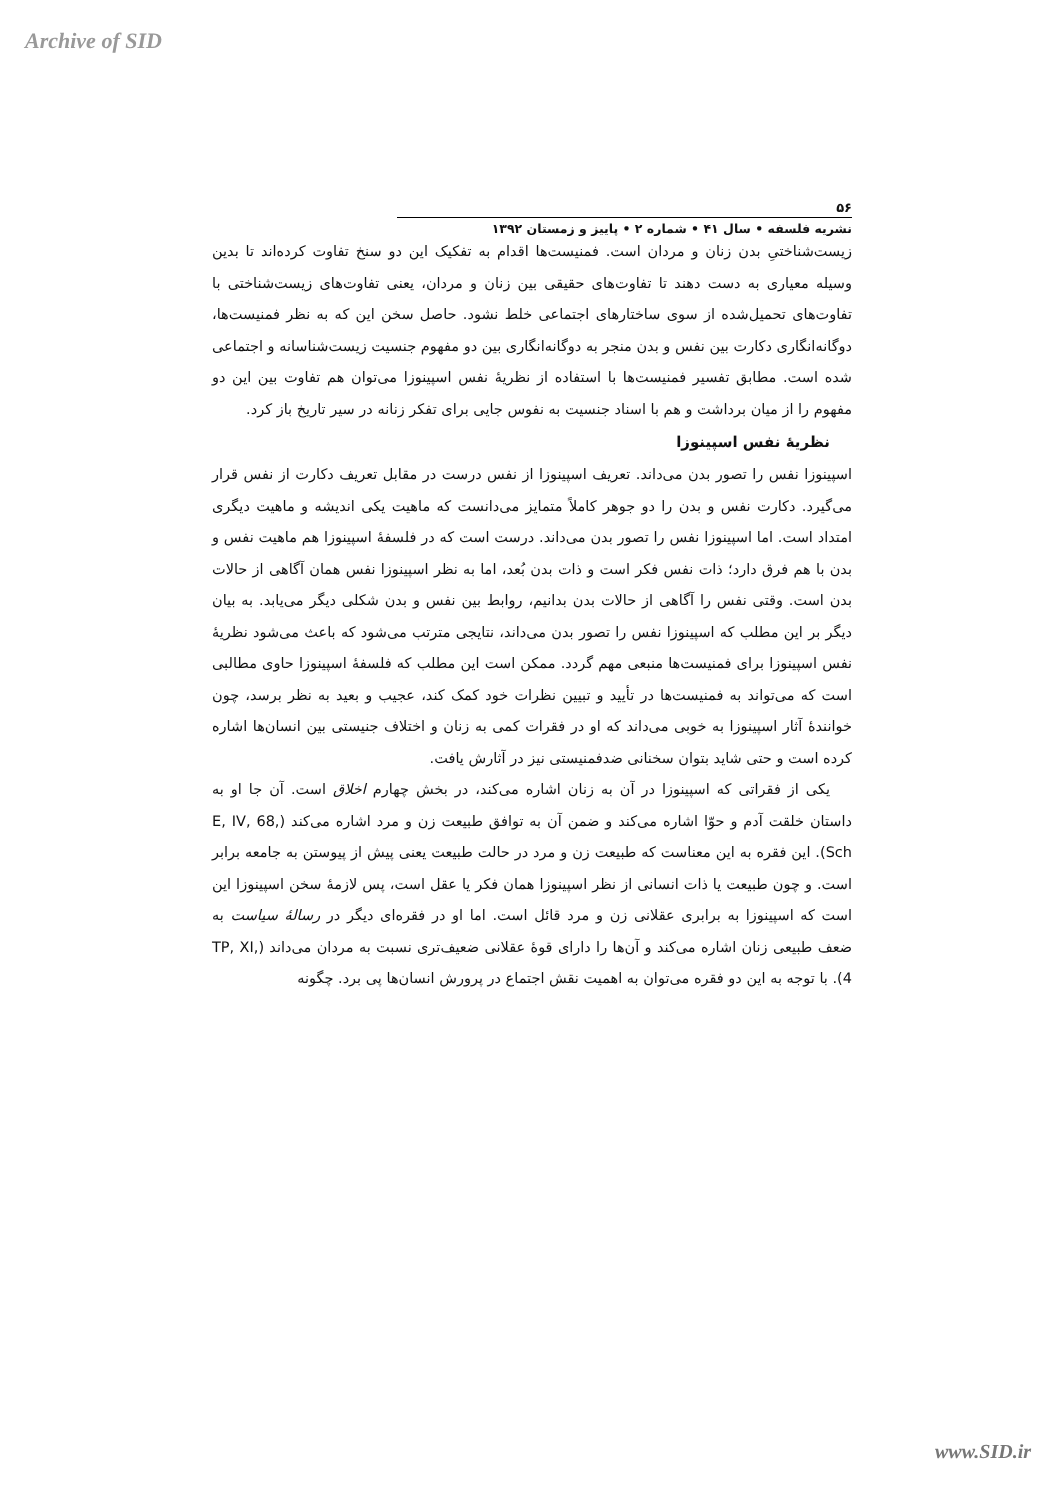Archive of SID
۵۶
نشریه فلسفه • سال ۴۱ • شماره ۲ • پاییز و زمستان ۱۳۹۲
زیست‌شناختیِ بدن زنان و مردان است. فمنیست‌ها اقدام به تفکیک این دو سنخ تفاوت کرده‌اند تا بدین وسیله معیاری به دست دهند تا تفاوت‌های حقیقی بین زنان و مردان، یعنی تفاوت‌های زیست‌شناختی با تفاوت‌های تحمیل‌شده از سوی ساختارهای اجتماعی خلط نشود. حاصل سخن این که به نظر فمنیست‌ها، دوگانه‌انگاری دکارت بین نفس و بدن منجر به دوگانه‌انگاری بین دو مفهوم جنسیت زیست‌شناسانه و اجتماعی شده است. مطابق تفسیر فمنیست‌ها با استفاده از نظریهٔ نفس اسپینوزا می‌توان هم تفاوت بین این دو مفهوم را از میان برداشت و هم با اسناد جنسیت به نفوس جایی برای تفکر زنانه در سیر تاریخ باز کرد.
نظریهٔ نفس اسپینوزا
اسپینوزا نفس را تصور بدن می‌داند. تعریف اسپینوزا از نفس درست در مقابل تعریف دکارت از نفس قرار می‌گیرد. دکارت نفس و بدن را دو جوهر کاملاً متمایز می‌دانست که ماهیت یکی اندیشه و ماهیت دیگری امتداد است. اما اسپینوزا نفس را تصور بدن می‌داند. درست است که در فلسفهٔ اسپینوزا هم ماهیت نفس و بدن با هم فرق دارد؛ ذات نفس فکر است و ذات بدن بُعد، اما به نظر اسپینوزا نفس همان آگاهی از حالات بدن است. وقتی نفس را آگاهی از حالات بدن بدانیم، روابط بین نفس و بدن شکلی دیگر می‌یابد. به بیان دیگر بر این مطلب که اسپینوزا نفس را تصور بدن می‌داند، نتایجی مترتب می‌شود که باعث می‌شود نظریهٔ نفس اسپینوزا برای فمنیست‌ها منبعی مهم گردد. ممکن است این مطلب که فلسفهٔ اسپینوزا حاوی مطالبی است که می‌تواند به فمنیست‌ها در تأیید و تبیین نظرات خود کمک کند، عجیب و بعید به نظر برسد، چون خوانندهٔ آثار اسپینوزا به خوبی می‌داند که او در فقرات کمی به زنان و اختلاف جنیستی بین انسان‌ها اشاره کرده است و حتی شاید بتوان سخنانی ضدفمنیستی نیز در آثارش یافت.
یکی از فقراتی که اسپینوزا در آن به زنان اشاره می‌کند، در بخش چهارم اخلاق است. آن جا او به داستان خلقت آدم و حوّا اشاره می‌کند و ضمن آن به توافق طبیعت زن و مرد اشاره می‌کند (E, IV, 68, Sch). این فقره به این معناست که طبیعت زن و مرد در حالت طبیعت یعنی پیش از پیوستن به جامعه برابر است. و چون طبیعت یا ذات انسانی از نظر اسپینوزا همان فکر یا عقل است، پس لازمهٔ سخن اسپینوزا این است که اسپینوزا به برابری عقلانی زن و مرد قائل است. اما او در فقره‌ای دیگر در رسالهٔ سیاست به ضعف طبیعی زنان اشاره می‌کند و آن‌ها را دارای قوهٔ عقلانی ضعیف‌تری نسبت به مردان می‌داند (TP, XI, 4). با توجه به این دو فقره می‌توان به اهمیت نقش اجتماع در پرورش انسان‌ها پی برد. چگونه
www.SID.ir